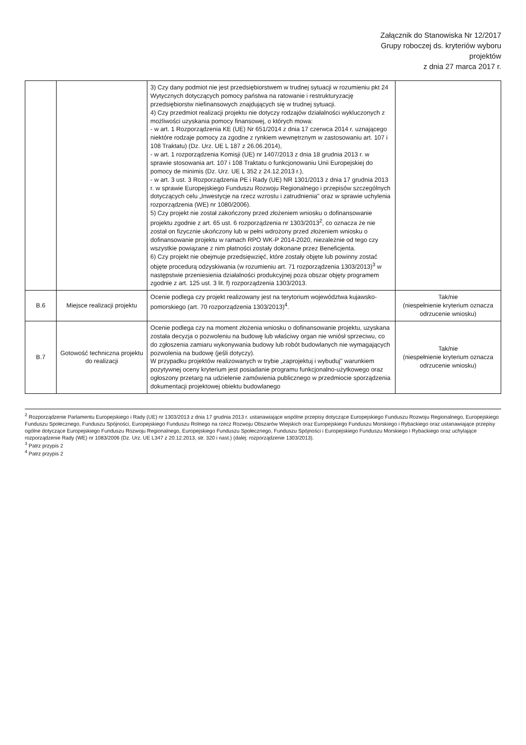Załącznik do Stanowiska Nr 12/2017
Grupy roboczej ds. kryteriów wyboru
projektów
z dnia 27 marca 2017 r.
| | | 3) Czy dany podmiot nie jest przedsiębiorstwem w trudnej sytuacji w rozumieniu pkt 24 Wytycznych dotyczących pomocy państwa na ratowanie i restrukturyzację przedsiębiorstw niefinansowych znajdujących się w trudnej sytuacji. 4) Czy przedmiot realizacji projektu nie dotyczy rodzajów działalności wykluczonych z możliwości uzyskania pomocy finansowej, o których mowa: - w art. 1 Rozporządzenia KE (UE) Nr 651/2014 z dnia 17 czerwca 2014 r. uznającego niektóre rodzaje pomocy za zgodne z rynkiem wewnętrznym w zastosowaniu art. 107 i 108 Traktatu) (Dz. Urz. UE L 187 z 26.06.2014), - w art. 1 rozporządzenia Komisji (UE) nr 1407/2013 z dnia 18 grudnia 2013 r. w sprawie stosowania art. 107 i 108 Traktatu o funkcjonowaniu Unii Europejskiej do pomocy de minimis (Dz. Urz. UE L 352 z 24.12.2013 r.), - w art. 3 ust. 3 Rozporządzenia PE i Rady (UE) NR 1301/2013 z dnia 17 grudnia 2013 r. w sprawie Europejskiego Funduszu Rozwoju Regionalnego i przepisów szczególnych dotyczących celu „Inwestycje na rzecz wzrostu i zatrudnienia" oraz w sprawie uchylenia rozporządzenia (WE) nr 1080/2006). 5) Czy projekt nie został zakończony przed złożeniem wniosku o dofinansowanie projektu zgodnie z art. 65 ust. 6 rozporządzenia nr 1303/2013<sup>2</sup>, co oznacza że nie został on fizycznie ukończony lub w pełni wdrożony przed złożeniem wniosku o dofinansowanie projektu w ramach RPO WK-P 2014-2020, niezależnie od tego czy wszystkie powiązane z nim płatności zostały dokonane przez Beneficjenta. 6) Czy projekt nie obejmuje przedsięwzięć, które zostały objęte lub powinny zostać objęte procedurą odzyskiwania (w rozumieniu art. 71 rozporządzenia 1303/2013)<sup>3</sup> w następstwie przeniesienia działalności produkcyjnej poza obszar objęty programem zgodnie z art. 125 ust. 3 lit. f) rozporządzenia 1303/2013. | |
| B.6 | Miejsce realizacji projektu | Ocenie podlega czy projekt realizowany jest na terytorium województwa kujawsko-pomorskiego (art. 70 rozporządzenia 1303/2013)<sup>4</sup>. | Tak/nie (niespełnienie kryterium oznacza odrzucenie wniosku) |
| B.7 | Gotowość techniczna projektu do realizacji | Ocenie podlega czy na moment złożenia wniosku o dofinansowanie projektu, uzyskana została decyzja o pozwoleniu na budowę lub właściwy organ nie wniósł sprzeciwu, co do zgłoszenia zamiaru wykonywania budowy lub robót budowlanych nie wymagających pozwolenia na budowę (jeśli dotyczy). W przypadku projektów realizowanych w trybie „zaprojektuj i wybuduj" warunkiem pozytywnej oceny kryterium jest posiadanie programu funkcjonalno-użytkowego oraz ogłoszony przetarg na udzielenie zamówienia publicznego w przedmiocie sporządzenia dokumentacji projektowej obiektu budowlanego | Tak/nie (niespełnienie kryterium oznacza odrzucenie wniosku) |
<sup>2</sup> Rozporządzenie Parlamentu Europejskiego i Rady (UE) nr 1303/2013 z dnia 17 grudnia 2013 r. ustanawiające wspólne przepisy dotyczące Europejskiego Funduszu Rozwoju Regionalnego, Europejskiego Funduszu Społecznego, Funduszu Spójności, Europejskiego Funduszu Rolnego na rzecz Rozwoju Obszarów Wiejskich oraz Europejskiego Funduszu Morskiego i Rybackiego oraz ustanawiające przepisy ogólne dotyczące Europejskiego Funduszu Rozwoju Regionalnego, Europejskiego Funduszu Społecznego, Funduszu Spójności i Europejskiego Funduszu Morskiego i Rybackiego oraz uchylające rozporządzenie Rady (WE) nr 1083/2006 (Dz. Urz. UE L347 z 20.12.2013, str. 320 i nast.) (dalej: rozporządzenie 1303/2013).
<sup>3</sup> Patrz przypis 2
<sup>4</sup> Patrz przypis 2